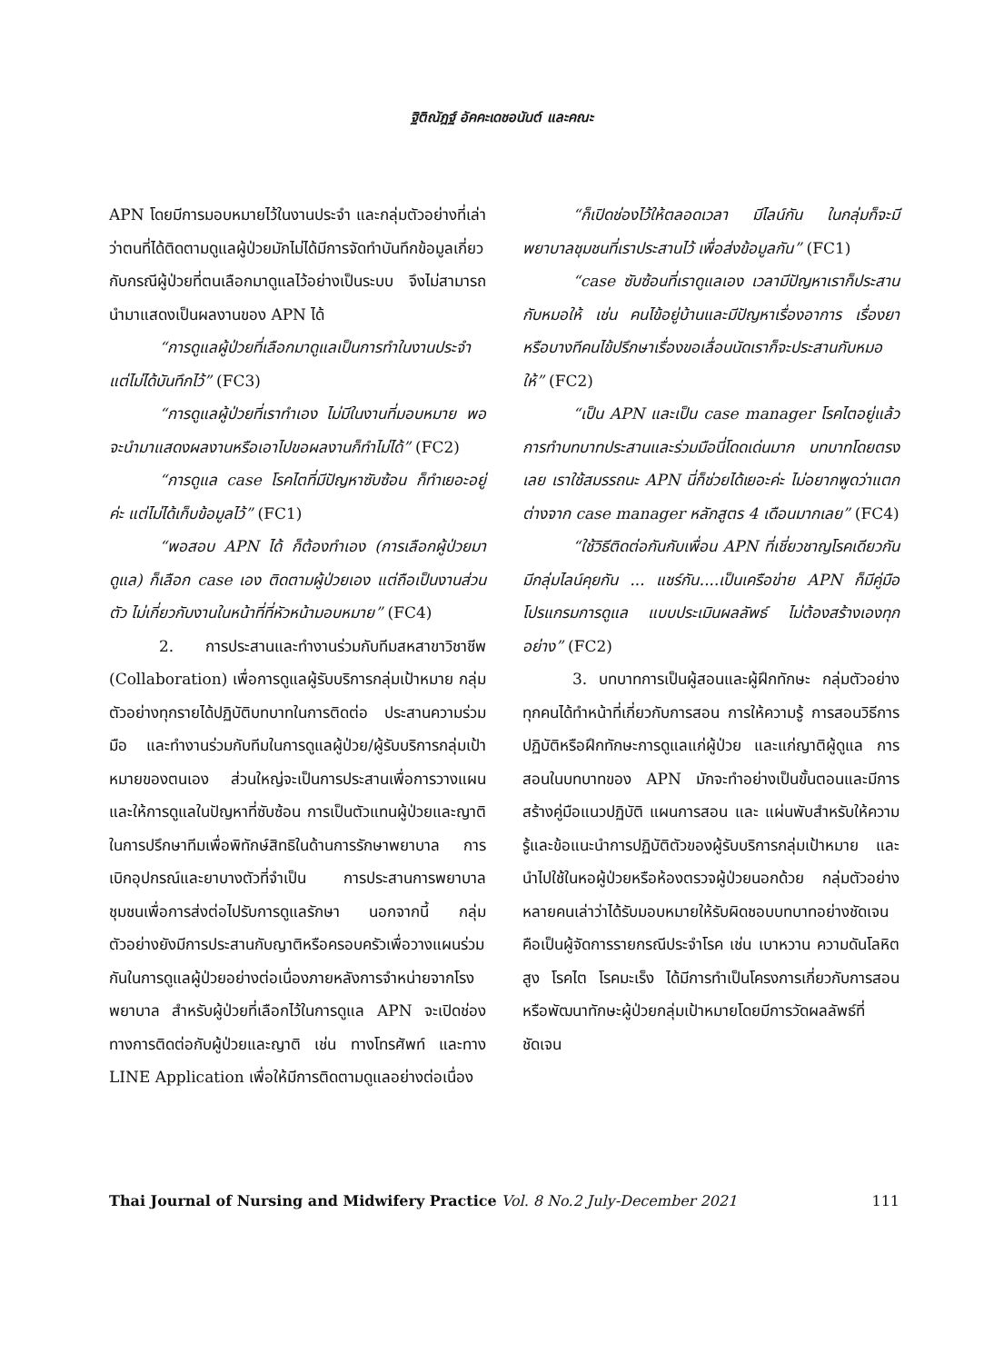ฐิติณัฎฐ์ อัคคะเดชอนันต์ และคณะ
APN โดยมีการมอบหมายไว้ในงานประจำ และกลุ่มตัวอย่างที่เล่าว่าตนที่ได้ติดตามดูแลผู้ป่วยมักไม่ได้มีการจัดทำบันทึกข้อมูลเกี่ยวกับกรณีผู้ป่วยที่ตนเลือกมาดูแลไว้อย่างเป็นระบบ จึงไม่สามารถนำมาแสดงเป็นผลงานของ APN ได้
“การดูแลผู้ป่วยที่เลือกมาดูแลเป็นการทำในงานประจำแต่ไม่ได้บันทึกไว้” (FC3)
“การดูแลผู้ป่วยที่เราทำเอง ไม่มีในงานที่มอบหมาย พอจะนำมาแสดงผลงานหรือเอาไปขอผลงานก็ทำไม่ได้” (FC2)
“การดูแล case โรคไตที่มีปัญหาซับซ้อน ก็ทำเยอะอยู่ค่ะ แต่ไม่ได้เก็บข้อมูลไว้” (FC1)
“พอสอบ APN ได้ ก็ต้องทำเอง (การเลือกผู้ป่วยมาดูแล) ก็เลือก case เอง ติดตามผู้ป่วยเอง แต่ถือเป็นงานส่วนตัว ไม่เกี่ยวกับงานในหน้าที่ที่หัวหน้ามอบหมาย” (FC4)
2. การประสานและทำงานร่วมกับทีมสหสาขาวิชาชีพ (Collaboration) เพื่อการดูแลผู้รับบริการกลุ่มเป้าหมาย กลุ่มตัวอย่างทุกรายได้ปฏิบัติบทบาทในการติดต่อ ประสานความร่วมมือ และทำงานร่วมกับทีมในการดูแลผู้ป่วย/ผู้รับบริการกลุ่มเป้าหมายของตนเอง ส่วนใหญ่จะเป็นการประสานเพื่อการวางแผนและให้การดูแลในปัญหาที่ซับซ้อน การเป็นตัวแทนผู้ป่วยและญาติในการปรึกษาทีมเพื่อพิทักษ์สิทธิในด้านการรักษาพยาบาล การเบิกอุปกรณ์และยาบางตัวที่จำเป็น การประสานการพยาบาลชุมชนเพื่อการส่งต่อไปรับการดูแลรักษา นอกจากนี้ กลุ่มตัวอย่างยังมีการประสานกับญาติหรือครอบครัวเพื่อวางแผนร่วมกันในการดูแลผู้ป่วยอย่างต่อเนื่องภายหลังการจำหน่ายจากโรงพยาบาล สำหรับผู้ป่วยที่เลือกไว้ในการดูแล APN จะเปิดช่องทางการติดต่อกับผู้ป่วยและญาติ เช่น ทางโทรศัพท์ และทาง LINE Application เพื่อให้มีการติดตามดูแลอย่างต่อเนื่อง
“ก็เปิดช่องไว้ให้ตลอดเวลา มีไลน์กัน ในกลุ่มก็จะมีพยาบาลชุมชนที่เราประสานไว้ เพื่อส่งข้อมูลกัน” (FC1)
“case ซับซ้อนที่เราดูแลเอง เวลามีปัญหาเราก็ประสานกับหมอให้ เช่น คนไข้อยู่บ้านและมีปัญหาเรื่องอาการ เรื่องยา หรือบางทีคนไข้ปรึกษาเรื่องขอเลื่อนนัดเราก็จะประสานกับหมอให้” (FC2)
“เป็น APN และเป็น case manager โรคไตอยู่แล้ว การทำบทบาทประสานและร่วมมือนี่โดดเด่นมาก บทบาทโดยตรงเลย เราใช้สมรรถนะ APN นี่ก็ช่วยได้เยอะค่ะ ไม่อยากพูดว่าแตกต่างจาก case manager หลักสูตร 4 เดือนมากเลย” (FC4)
“ใช้วิธีติดต่อกันกับเพื่อน APN ที่เชี่ยวชาญโรคเดียวกัน มีกลุ่มไลน์คุยกัน ... แชร์กัน....เป็นเครือข่าย APN ก็มีคู่มือ โปรแกรมการดูแล แบบประเมินผลลัพธ์ ไม่ต้องสร้างเองทุกอย่าง” (FC2)
3. บทบาทการเป็นผู้สอนและผู้ฝึกทักษะ กลุ่มตัวอย่างทุกคนได้ทำหน้าที่เกี่ยวกับการสอน การให้ความรู้ การสอนวิธีการปฏิบัติหรือฝึกทักษะการดูแลแก่ผู้ป่วย และแก่ญาติผู้ดูแล การสอนในบทบาทของ APN มักจะทำอย่างเป็นขั้นตอนและมีการสร้างคู่มือแนวปฏิบัติ แผนการสอน และ แผ่นพับสำหรับให้ความรู้และข้อแนะนำการปฏิบัติตัวของผู้รับบริการกลุ่มเป้าหมาย และนำไปใช้ในหอผู้ป่วยหรือห้องตรวจผู้ป่วยนอกด้วย กลุ่มตัวอย่างหลายคนเล่าว่าได้รับมอบหมายให้รับผิดชอบบทบาทอย่างชัดเจน คือเป็นผู้จัดการรายกรณีประจำโรค เช่น เบาหวาน ความดันโลหิตสูง โรคไต โรคมะเร็ง ได้มีการทำเป็นโครงการเกี่ยวกับการสอนหรือพัฒนาทักษะผู้ป่วยกลุ่มเป้าหมายโดยมีการวัดผลลัพธ์ที่ชัดเจน
Thai Journal of Nursing and Midwifery Practice Vol. 8 No.2 July-December 2021 111